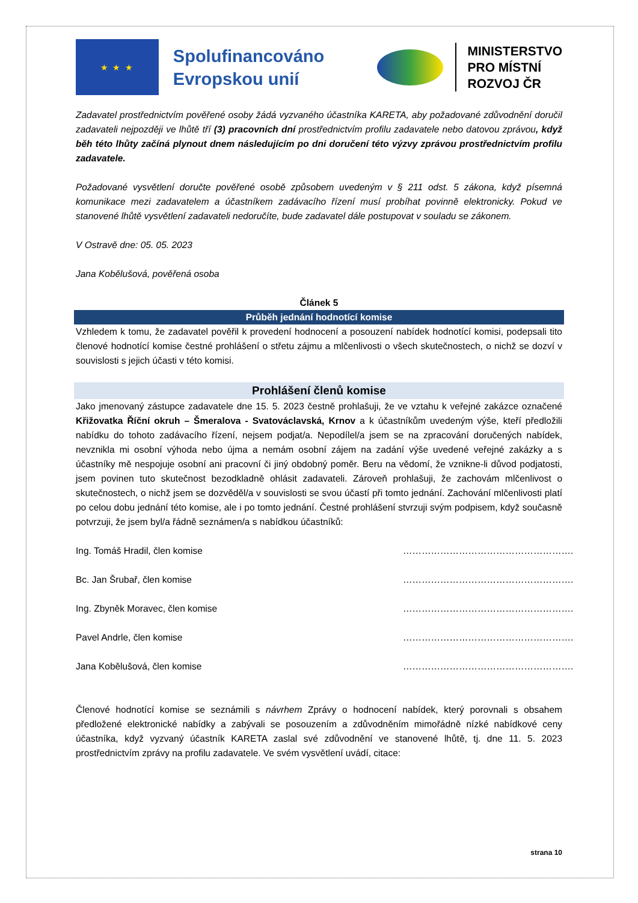★ ★ ★
Spolufinancováno Evropskou unií
MINISTERSTVO
PRO MÍSTNÍ
ROZVOJ ČR
Zadavatel prostřednictvím pověřené osoby žádá vyzvaného účastníka KARETA, aby požadované zdůvodnění doručil zadavateli nejpozději ve lhůtě tří (3) pracovních dní prostřednictvím profilu zadavatele nebo datovou zprávou, když běh této lhůty začíná plynout dnem následujícím po dni doručení této výzvy zprávou prostřednictvím profilu zadavatele.
Požadované vysvětlení doručte pověřené osobě způsobem uvedeným v § 211 odst. 5 zákona, když písemná komunikace mezi zadavatelem a účastníkem zadávacího řízení musí probíhat povinně elektronicky. Pokud ve stanovené lhůtě vysvětlení zadavateli nedoručíte, bude zadavatel dále postupovat v souladu se zákonem.
V Ostravě dne: 05. 05. 2023
Jana Kobělušová, pověřená osoba
Článek 5
Průběh jednání hodnotící komise
Vzhledem k tomu, že zadavatel pověřil k provedení hodnocení a posouzení nabídek hodnotící komisi, podepsali tito členové hodnotící komise čestné prohlášení o střetu zájmu a mlčenlivosti o všech skutečnostech, o nichž se dozví v souvislosti s jejich účasti v této komisi.
Prohlášení členů komise
Jako jmenovaný zástupce zadavatele dne 15. 5. 2023 čestně prohlašuji, že ve vztahu k veřejné zakázce označené Křižovatka Říční okruh – Šmeralova - Svatováclavská, Krnov a k účastníkům uvedeným výše, kteří předložili nabídku do tohoto zadávacího řízení, nejsem podjat/a. Nepodílel/a jsem se na zpracování doručených nabídek, nevznikla mi osobní výhoda nebo újma a nemám osobní zájem na zadání výše uvedené veřejné zakázky a s účastníky mě nespojuje osobní ani pracovní či jiný obdobný poměr. Beru na vědomí, že vznikne-li důvod podjatosti, jsem povinen tuto skutečnost bezodkladně ohlásit zadavateli. Zároveň prohlašuji, že zachovám mlčenlivost o skutečnostech, o nichž jsem se dozvěděl/a v souvislosti se svou účastí při tomto jednání. Zachování mlčenlivosti platí po celou dobu jednání této komise, ale i po tomto jednání. Čestné prohlášení stvrzuji svým podpisem, když současně potvrzuji, že jsem byl/a řádně seznámen/a s nabídkou účastníků:
Ing. Tomáš Hradil, člen komise ……………………………………………….
Bc. Jan Šrubař, člen komise ……………………………………………….
Ing. Zbyněk Moravec, člen komise ……………………………………………….
Pavel Andrle, člen komise ……………………………………………….
Jana Kobělušová, člen komise ……………………………………………….
Členové hodnotící komise se seznámili s návrhem Zprávy o hodnocení nabídek, který porovnali s obsahem předložené elektronické nabídky a zabývali se posouzením a zdůvodněním mimořádně nízké nabídkové ceny účastníka, když vyzvaný účastník KARETA zaslal své zdůvodnění ve stanovené lhůtě, tj. dne 11. 5. 2023 prostřednictvím zprávy na profilu zadavatele. Ve svém vysvětlení uvádí, citace:
strana 10